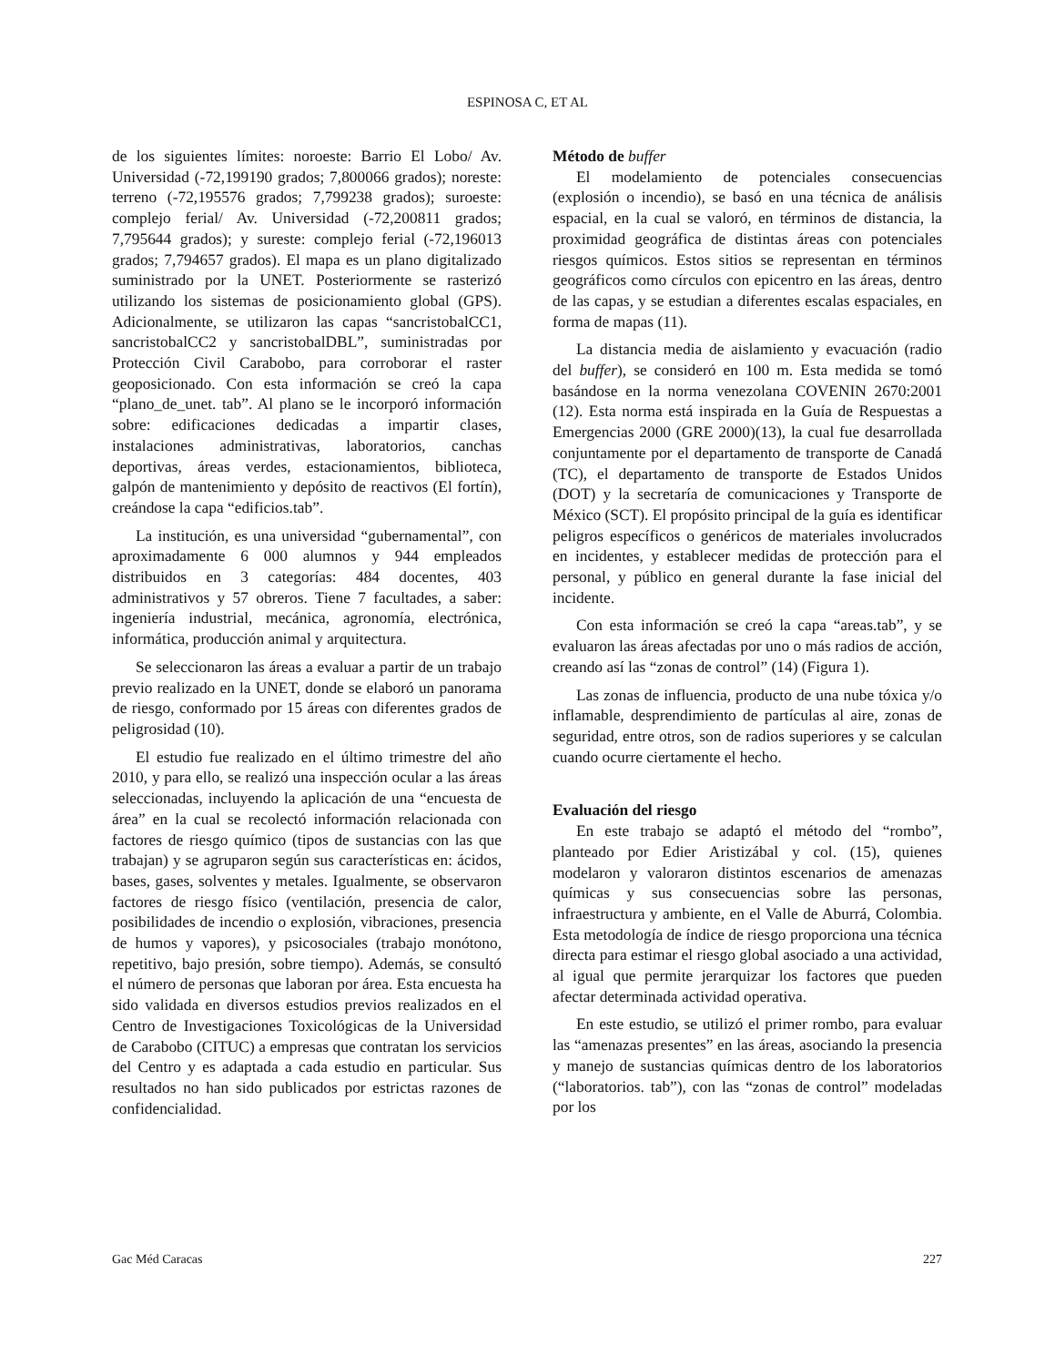ESPINOSA C, ET AL
de los siguientes límites: noroeste: Barrio El Lobo/ Av. Universidad (-72,199190 grados; 7,800066 grados); noreste: terreno (-72,195576 grados; 7,799238 grados); suroeste: complejo ferial/ Av. Universidad (-72,200811 grados; 7,795644 grados); y sureste: complejo ferial (-72,196013 grados; 7,794657 grados). El mapa es un plano digitalizado suministrado por la UNET. Posteriormente se rasterizó utilizando los sistemas de posicionamiento global (GPS). Adicionalmente, se utilizaron las capas “sancristobalCC1, sancristobalCC2 y sancristobalDBL”, suministradas por Protección Civil Carabobo, para corroborar el raster geoposicionado. Con esta información se creó la capa “plano_de_unet. tab”. Al plano se le incorporó información sobre: edificaciones dedicadas a impartir clases, instalaciones administrativas, laboratorios, canchas deportivas, áreas verdes, estacionamientos, biblioteca, galpón de mantenimiento y depósito de reactivos (El fortín), creándose la capa “edificios.tab”.
La institución, es una universidad “gubernamental”, con aproximadamente 6 000 alumnos y 944 empleados distribuidos en 3 categorías: 484 docentes, 403 administrativos y 57 obreros. Tiene 7 facultades, a saber: ingeniería industrial, mecánica, agronomía, electrónica, informática, producción animal y arquitectura.
Se seleccionaron las áreas a evaluar a partir de un trabajo previo realizado en la UNET, donde se elaboró un panorama de riesgo, conformado por 15 áreas con diferentes grados de peligrosidad (10).
El estudio fue realizado en el último trimestre del año 2010, y para ello, se realizó una inspección ocular a las áreas seleccionadas, incluyendo la aplicación de una “encuesta de área” en la cual se recolectó información relacionada con factores de riesgo químico (tipos de sustancias con las que trabajan) y se agruparon según sus características en: ácidos, bases, gases, solventes y metales. Igualmente, se observaron factores de riesgo físico (ventilación, presencia de calor, posibilidades de incendio o explosión, vibraciones, presencia de humos y vapores), y psicosociales (trabajo monótono, repetitivo, bajo presión, sobre tiempo). Además, se consultó el número de personas que laboran por área. Esta encuesta ha sido validada en diversos estudios previos realizados en el Centro de Investigaciones Toxicológicas de la Universidad de Carabobo (CITUC) a empresas que contratan los servicios del Centro y es adaptada a cada estudio en particular. Sus resultados no han sido publicados por estrictas razones de confidencialidad.
Método de buffer
El modelamiento de potenciales consecuencias (explosión o incendio), se basó en una técnica de análisis espacial, en la cual se valoró, en términos de distancia, la proximidad geográfica de distintas áreas con potenciales riesgos químicos. Estos sitios se representan en términos geográficos como círculos con epicentro en las áreas, dentro de las capas, y se estudian a diferentes escalas espaciales, en forma de mapas (11).
La distancia media de aislamiento y evacuación (radio del buffer), se consideró en 100 m. Esta medida se tomó basándose en la norma venezolana COVENIN 2670:2001 (12). Esta norma está inspirada en la Guía de Respuestas a Emergencias 2000 (GRE 2000)(13), la cual fue desarrollada conjuntamente por el departamento de transporte de Canadá (TC), el departamento de transporte de Estados Unidos (DOT) y la secretaría de comunicaciones y Transporte de México (SCT). El propósito principal de la guía es identificar peligros específicos o genéricos de materiales involucrados en incidentes, y establecer medidas de protección para el personal, y público en general durante la fase inicial del incidente.
Con esta información se creó la capa “areas.tab”, y se evaluaron las áreas afectadas por uno o más radios de acción, creando así las “zonas de control” (14) (Figura 1).
Las zonas de influencia, producto de una nube tóxica y/o inflamable, desprendimiento de partículas al aire, zonas de seguridad, entre otros, son de radios superiores y se calculan cuando ocurre ciertamente el hecho.
Evaluación del riesgo
En este trabajo se adaptó el método del “rombo”, planteado por Edier Aristizábal y col. (15), quienes modelaron y valoraron distintos escenarios de amenazas químicas y sus consecuencias sobre las personas, infraestructura y ambiente, en el Valle de Aburrá, Colombia. Esta metodología de índice de riesgo proporciona una técnica directa para estimar el riesgo global asociado a una actividad, al igual que permite jerarquizar los factores que pueden afectar determinada actividad operativa.
En este estudio, se utilizó el primer rombo, para evaluar las “amenazas presentes” en las áreas, asociando la presencia y manejo de sustancias químicas dentro de los laboratorios (“laboratorios. tab”), con las “zonas de control” modeladas por los
Gac Méd Caracas 227